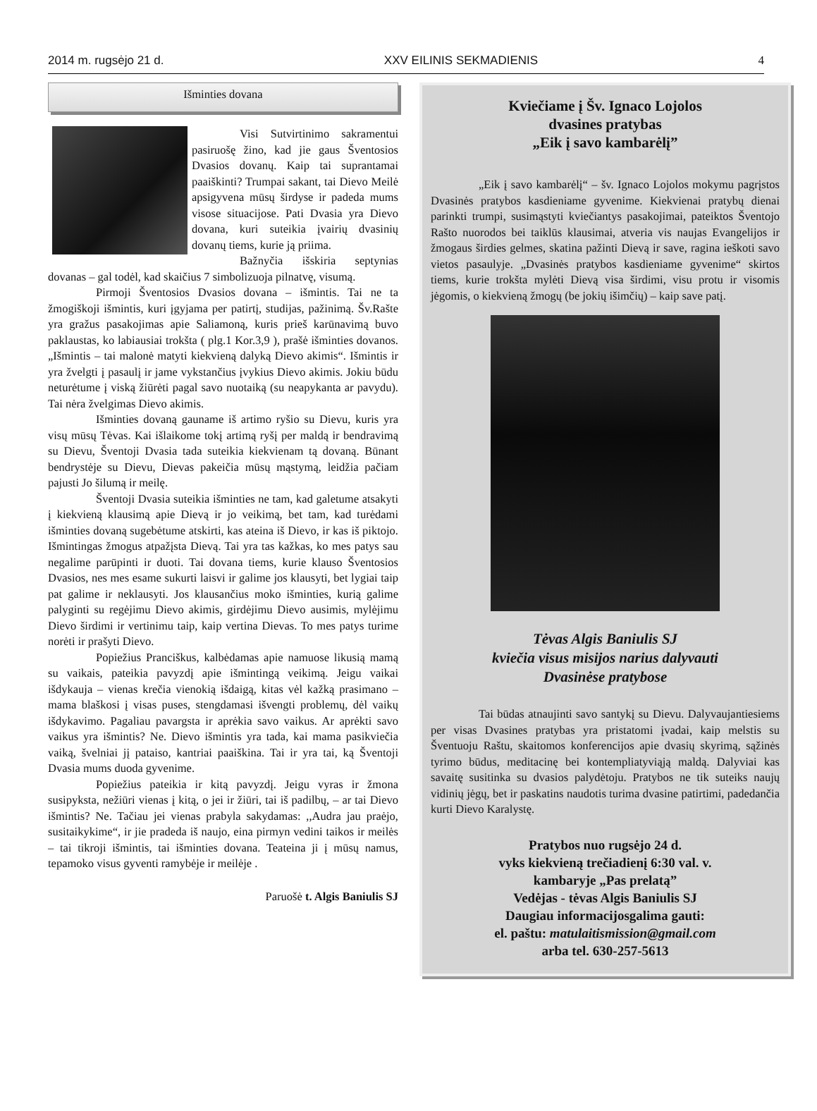2014 m. rugsėjo 21 d. XXV EILINIS SEKMADIENIS 4
Išminties dovana
Visi Sutvirtinimo sakramentui pasiruošę žino, kad jie gaus Šventosios Dvasios dovanų. Kaip tai suprantamai paaiškinti? Trumpai sakant, tai Dievo Meilė apsigyvena mūsų širdyse ir padeda mums visose situacijose. Pati Dvasia yra Dievo dovana, kuri suteikia įvairių dvasinių dovanų tiems, kurie ją priima.
Bažnyčia išskiria septynias dovanas – gal todėl, kad skaičius 7 simbolizuoja pilnatvę, visumą.
Pirmoji Šventosios Dvasios dovana – išmintis. Tai ne ta žmogiškoji išmintis, kuri įgyjama per patirtį, studijas, pažinimą. Šv.Rašte yra gražus pasakojimas apie Saliamoną, kuris prieš karūnavimą buvo paklaustas, ko labiausiai trokšta ( plg.1 Kor.3,9 ), prašė išminties dovanos. „Išmintis – tai malonė matyti kiekvieną dalyką Dievo akimis“. Išmintis ir yra žvelgti į pasaulį ir jame vykstančius įvykius Dievo akimis. Jokiu būdu neturėtume į viską žiūrėti pagal savo nuotaiką (su neapykanta ar pavydu). Tai nėra žvelgimas Dievo akimis.
Išminties dovaną gauname iš artimo ryšio su Dievu, kuris yra visų mūsų Tėvas. Kai išlaikome tokį artimą ryšį per maldą ir bendravimą su Dievu, Šventoji Dvasia tada suteikia kiekvienam tą dovaną. Būnant bendrystėje su Dievu, Dievas pakeičia mūsų mąstymą, leidžia pačiam pajusti Jo šilumą ir meilę.
Šventoji Dvasia suteikia išminties ne tam, kad galetume atsakyti į kiekvieną klausimą apie Dievą ir jo veikimą, bet tam, kad turėdami išminties dovaną sugebėtume atskirti, kas ateina iš Dievo, ir kas iš piktojo. Išmintingas žmogus atpažįsta Dievą. Tai yra tas kažkas, ko mes patys sau negalime parūpinti ir duoti. Tai dovana tiems, kurie klauso Šventosios Dvasios, nes mes esame sukurti laisvi ir galime jos klausyti, bet lygiai taip pat galime ir neklausyti. Jos klausančius moko išminties, kurią galime palyginti su regėjimu Dievo akimis, girdėjimu Dievo ausimis, mylėjimu Dievo širdimi ir vertinimu taip, kaip vertina Dievas. To mes patys turime norėti ir prašyti Dievo.
Popiežius Pranciškus, kalbėdamas apie namuose likusią mamą su vaikais, pateikia pavyzdį apie išmintingą veikimą. Jeigu vaikai išdykauja – vienas krečia vienokią išdaigą, kitas vėl kažką prasimano – mama blaškosi į visas puses, stengdamasi išvengti problemų, dėl vaikų išdykavimo. Pagaliau pavargsta ir aprėkia savo vaikus. Ar aprėkti savo vaikus yra išmintis? Ne. Dievo išmintis yra tada, kai mama pasikviečia vaiką, švelniai jį pataiso, kantriai paaiškina. Tai ir yra tai, ką Šventoji Dvasia mums duoda gyvenime.
Popiežius pateikia ir kitą pavyzdį. Jeigu vyras ir žmona susipyksta, nežiūri vienas į kitą, o jei ir žiūri, tai iš padilbų, – ar tai Dievo išmintis? Ne. Tačiau jei vienas prabyla sakydamas: ,,Audra jau praėjo, susitaikykime“, ir jie pradeda iš naujo, eina pirmyn vedini taikos ir meilės – tai tikroji išmintis, tai išminties dovana. Teateina ji į mūsų namus, tepamoko visus gyventi ramybėje ir meilėje .
Paruošė t. Algis Baniulis SJ
Kviečiame į Šv. Ignaco Lojolos
dvasines pratybas
„Eik į savo kambarėlį”
„Eik į savo kambarėlį“ – šv. Ignaco Lojolos mokymu pagrįstos Dvasinės pratybos kasdieniame gyvenime. Kiekvienai pratybų dienai parinkti trumpi, susimąstyti kviečiantys pasakojimai, pateiktos Šventojo Rašto nuorodos bei taiklūs klausimai, atveria vis naujas Evangelijos ir žmogaus širdies gelmes, skatina pažinti Dievą ir save, ragina ieškoti savo vietos pasaulyje. „Dvasinės pratybos kasdieniame gyvenime“ skirtos tiems, kurie trokšta mylėti Dievą visa širdimi, visu protu ir visomis jėgomis, o kiekvieną žmogų (be jokių išimčių) – kaip save patį.
Tėvas Algis Baniulis SJ
kviečia visus misijos narius dalyvauti
Dvasinėse pratybose
Tai būdas atnaujinti savo santykį su Dievu. Dalyvaujantiesiems per visas Dvasines pratybas yra pristatomi įvadai, kaip melstis su Šventuoju Raštu, skaitomos konferencijos apie dvasių skyrimą, sąžinės tyrimo būdus, meditacinę bei kontempliatyviąją maldą. Dalyviai kas savaitę susitinka su dvasios palydėtoju. Pratybos ne tik suteiks naujų vidinių jėgų, bet ir paskatins naudotis turima dvasine patirtimi, padedančia kurti Dievo Karalystę.
Pratybos nuo rugsėjo 24 d.
vyks kiekvieną trečiadienį 6:30 val. v.
kambaryje „Pas prelatą”
Vedėjas - tėvas Algis Baniulis SJ
Daugiau informacijosgalima gauti:
el. paštu: matulaitismission@gmail.com
arba tel. 630-257-5613